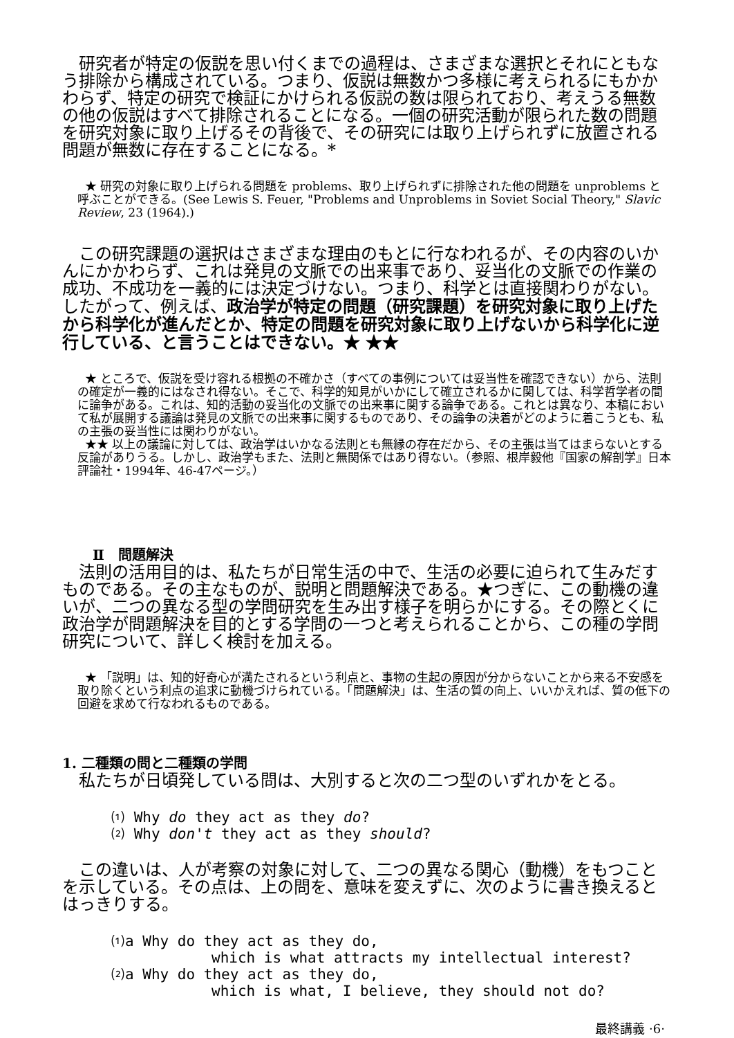研究者が特定の仮説を思い付くまでの過程は、さまざまな選択とそれにともなう排除から構成されている。つまり、仮説は無数かつ多様に考えられるにもかかわらず、特定の研究で検証にかけられる仮説の数は限られており、考えうる無数の他の仮説はすべて排除されることになる。一個の研究活動が限られた数の問題を研究対象に取り上げるその背後で、その研究には取り上げられずに放置される問題が無数に存在することになる。*
★ 研究の対象に取り上げられる問題を problems、取り上げられずに排除された他の問題を unproblems と呼ぶことができる。(See Lewis S. Feuer, "Problems and Unproblems in Soviet Social Theory," Slavic Review, 23 (1964).)
この研究課題の選択はさまざまな理由のもとに行なわれるが、その内容のいかんにかかわらず、これは発見の文脈での出来事であり、妥当化の文脈での作業の成功、不成功を一義的には決定づけない。つまり、科学とは直接関わりがない。したがって、例えば、政治学が特定の問題（研究課題）を研究対象に取り上げたから科学化が進んだとか、特定の問題を研究対象に取り上げないから科学化に逆行している、と言うことはできない。★ ★★
★ ところで、仮説を受け容れる根拠の不確かさ（すべての事例については妥当性を確認できない）から、法則の確定が一義的にはなされ得ない。そこで、科学的知見がいかにして確立されるかに関しては、科学哲学者の間に論争がある。これは、知的活動の妥当化の文脈での出来事に関する論争である。これとは異なり、本稿において私が展開する議論は発見の文脈での出来事に関するものであり、その論争の決着がどのように着こうとも、私の主張の妥当性には関わりがない。
★★ 以上の議論に対しては、政治学はいかなる法則とも無縁の存在だから、その主張は当てはまらないとする反論がありうる。しかし、政治学もまた、法則と無関係ではあり得ない。（参照、根岸毅他『国家の解剖学』日本評論社・1994年、46-47ページ。）
Ⅱ　問題解決
法則の活用目的は、私たちが日常生活の中で、生活の必要に迫られて生みだすものである。その主なものが、説明と問題解決である。★つぎに、この動機の違いが、二つの異なる型の学問研究を生み出す様子を明らかにする。その際とくに政治学が問題解決を目的とする学問の一つと考えられることから、この種の学問研究について、詳しく検討を加える。
★ 「説明」は、知的好奇心が満たされるという利点と、事物の生起の原因が分からないことから来る不安感を取り除くという利点の追求に動機づけられている。「問題解決」は、生活の質の向上、いいかえれば、質の低下の回避を求めて行なわれるものである。
1. 二種類の問と二種類の学問
私たちが日頃発している問は、大別すると次の二つ型のいずれかをとる。
⑴ Why do they act as they do?
⑵ Why don't they act as they should?
この違いは、人が考察の対象に対して、二つの異なる関心（動機）をもつことを示している。その点は、上の問を、意味を変えずに、次のように書き換えるとはっきりする。
⑴a Why do they act as they do,
which is what attracts my intellectual interest?
⑵a Why do they act as they do,
which is what, I believe, they should not do?
最終講義 ·6·